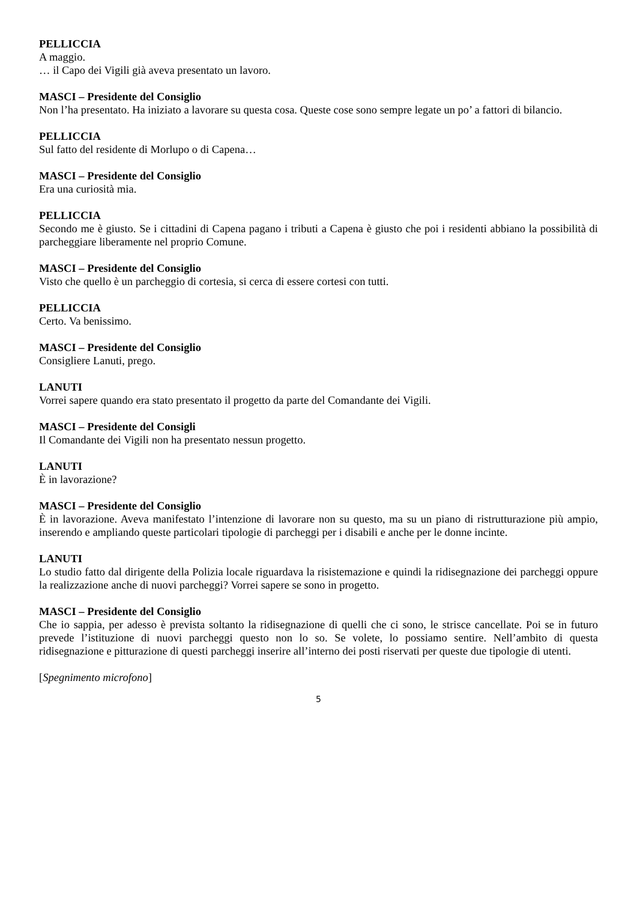PELLICCIA
A maggio.
… il Capo dei Vigili già aveva presentato un lavoro.
MASCI – Presidente del Consiglio
Non l’ha presentato. Ha iniziato a lavorare su questa cosa. Queste cose sono sempre legate un po’ a fattori di bilancio.
PELLICCIA
Sul fatto del residente di Morlupo o di Capena…
MASCI – Presidente del Consiglio
Era una curiosità mia.
PELLICCIA
Secondo me è giusto. Se i cittadini di Capena pagano i tributi a Capena è giusto che poi i residenti abbiano la possibilità di parcheggiare liberamente nel proprio Comune.
MASCI – Presidente del Consiglio
Visto che quello è un parcheggio di cortesia, si cerca di essere cortesi con tutti.
PELLICCIA
Certo. Va benissimo.
MASCI – Presidente del Consiglio
Consigliere Lanuti, prego.
LANUTI
Vorrei sapere quando era stato presentato il progetto da parte del Comandante dei Vigili.
MASCI – Presidente del Consigli
Il Comandante dei Vigili non ha presentato nessun progetto.
LANUTI
È in lavorazione?
MASCI – Presidente del Consiglio
È in lavorazione. Aveva manifestato l’intenzione di lavorare non su questo, ma su un piano di ristrutturazione più ampio, inserendo e ampliando queste particolari tipologie di parcheggi per i disabili e anche per le donne incinte.
LANUTI
Lo studio fatto dal dirigente della Polizia locale riguardava la risistemazione e quindi la ridisegnazione dei parcheggi oppure la realizzazione anche di nuovi parcheggi? Vorrei sapere se sono in progetto.
MASCI – Presidente del Consiglio
Che io sappia, per adesso è prevista soltanto la ridisegnazione di quelli che ci sono, le strisce cancellate. Poi se in futuro prevede l’istituzione di nuovi parcheggi questo non lo so. Se volete, lo possiamo sentire. Nell’ambito di questa ridisegnazione e pitturazione di questi parcheggi inserire all’interno dei posti riservati per queste due tipologie di utenti.
[Spegnimento microfono]
5